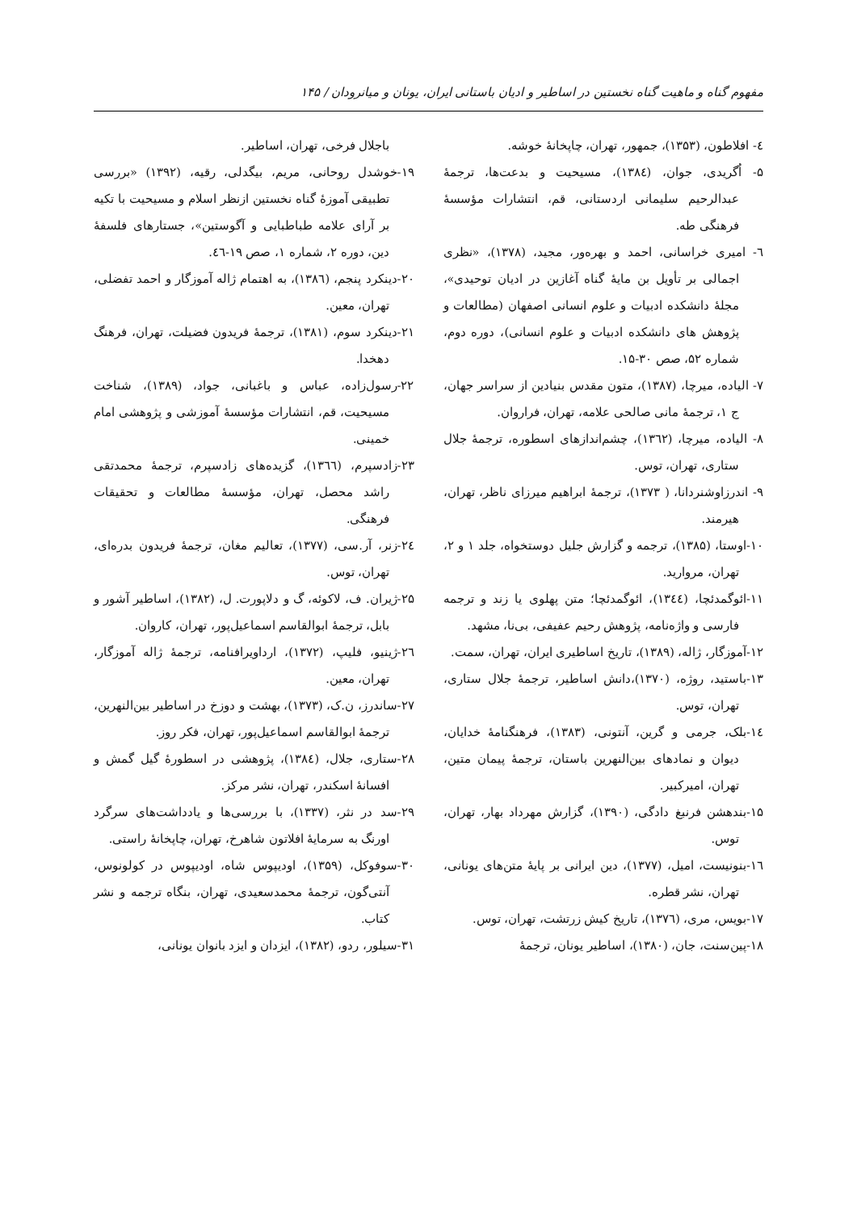مفهوم گناه و ماهیت گناه نخستین در اساطیر و ادیان باستانی ایران، یونان و میانرودان / ۱۴۵
٤- افلاطون، (۱۳۵۳)، جمهور، تهران، چاپخانهٔ خوشه.
۵- اُگریدی، جوان، (۱۳۸٤)، مسیحیت و بدعت‌ها، ترجمهٔ عبدالرحیم سلیمانی اردستانی، قم، انتشارات مؤسسهٔ فرهنگی طه.
٦- امیری خراسانی، احمد و بهره‌ور، مجید، (۱۳۷۸)، «نظری اجمالی بر تأویل بن مایهٔ گناه آغازین در ادیان توحیدی»، مجلهٔ دانشکده ادبیات و علوم انسانی اصفهان (مطالعات و پژوهش های دانشکده ادبیات و علوم انسانی)، دوره دوم، شماره ۵۲، صص ۳۰-۱۵.
۷- الیاده، میرچا، (۱۳۸۷)، متون مقدس بنیادین از سراسر جهان، ج ۱، ترجمهٔ مانی صالحی علامه، تهران، فراروان.
۸- الیاده، میرچا، (۱۳٦۲)، چشم‌اندازهای اسطوره، ترجمهٔ جلال ستاری، تهران، توس.
۹- اندرزاوشنردانا، ( ۱۳۷۳)، ترجمهٔ ابراهیم میرزای ناظر، تهران، هیرمند.
۱۰-اوستا، (۱۳۸۵)، ترجمه و گزارش جلیل دوستخواه، جلد ۱ و ۲، تهران، مروارید.
۱۱-ائوگمدئچا، (۱۳٤٤)، ائوگمدئچا؛ متن پهلوی یا زند و ترجمه فارسی و واژه‌نامه، پژوهش رحیم عفیفی، بی‌نا، مشهد.
۱۲-آموزگار، ژاله، (۱۳۸۹)، تاریخ اساطیری ایران، تهران، سمت.
۱۳-باستید، روژه، (۱۳۷۰)،دانش اساطیر، ترجمهٔ جلال ستاری، تهران، توس.
۱٤-بلک، جرمی و گرین، آنتونی، (۱۳۸۳)، فرهنگنامهٔ خدایان، دیوان و نمادهای بین‌النهرین باستان، ترجمهٔ پیمان متین، تهران، امیرکبیر.
۱۵-بندهشن فرنبغ دادگی، (۱۳۹۰)، گزارش مهرداد بهار، تهران، توس.
۱٦-بنونیست، امیل، (۱۳۷۷)، دین ایرانی بر پایهٔ متن‌های یونانی، تهران، نشر قطره.
۱۷-بویس، مری، (۱۳۷٦)، تاریخ کیش زرتشت، تهران، توس.
۱۸-پین‌سنت، جان، (۱۳۸۰)، اساطیر یونان، ترجمهٔ
باجلال فرخی، تهران، اساطیر.
۱۹-خوشدل روحانی، مریم، بیگدلی، رقیه، (۱۳۹۲) «بررسی تطبیقی آموزهٔ گناه نخستین ازنظر اسلام و مسیحیت با تکیه بر آرای علامه طباطبایی و آگوستین»، جستارهای فلسفهٔ دین، دوره ۲، شماره ۱، صص ۱۹-٤٦.
۲۰-دینکرد پنجم، (۱۳۸٦)، به اهتمام ژاله آموزگار و احمد تفضلی، تهران، معین.
۲۱-دینکرد سوم، (۱۳۸۱)، ترجمهٔ فریدون فضیلت، تهران، فرهنگ دهخدا.
۲۲-رسول‌زاده، عباس و باغبانی، جواد، (۱۳۸۹)، شناخت مسیحیت، قم، انتشارات مؤسسهٔ آموزشی و پژوهشی امام خمینی.
۲۳-زادسپرم، (۱۳٦٦)، گزیده‌های زادسپرم، ترجمهٔ محمدتقی راشد محصل، تهران، مؤسسهٔ مطالعات و تحقیقات فرهنگی.
۲٤-زنر، آر.سی، (۱۳۷۷)، تعالیم مغان، ترجمهٔ فریدون بدره‌ای، تهران، توس.
۲۵-ژیران. ف، لاکوئه، گ و دلاپورت. ل، (۱۳۸۲)، اساطیر آشور و بابل، ترجمهٔ ابوالقاسم اسماعیل‌پور، تهران، کاروان.
۲٦-ژینیو، فلیپ، (۱۳۷۲)، ارداویرافنامه، ترجمهٔ ژاله آموزگار، تهران، معین.
۲۷-ساندرز، ن.ک، (۱۳۷۳)، بهشت و دوزخ در اساطیر بین‌النهرین، ترجمهٔ ابوالقاسم اسماعیل‌پور، تهران، فکر روز.
۲۸-ستاری، جلال، (۱۳۸٤)، پژوهشی در اسطورهٔ گیل گمش و افسانهٔ اسکندر، تهران، نشر مرکز.
۲۹-سد در نثر، (۱۳۳۷)، با بررسی‌ها و یادداشت‌های سرگرد اورنگ به سرمایهٔ افلاتون شاهرخ، تهران، چاپخانهٔ راستی.
۳۰-سوفوکل، (۱۳۵۹)، اودیپوس شاه، اودیپوس در کولونوس، آنتی‌گون، ترجمهٔ محمدسعیدی، تهران، بنگاه ترجمه و نشر کتاب.
۳۱-سیلور، ردو، (۱۳۸۲)، ایزدان و ایزد بانوان یونانی،